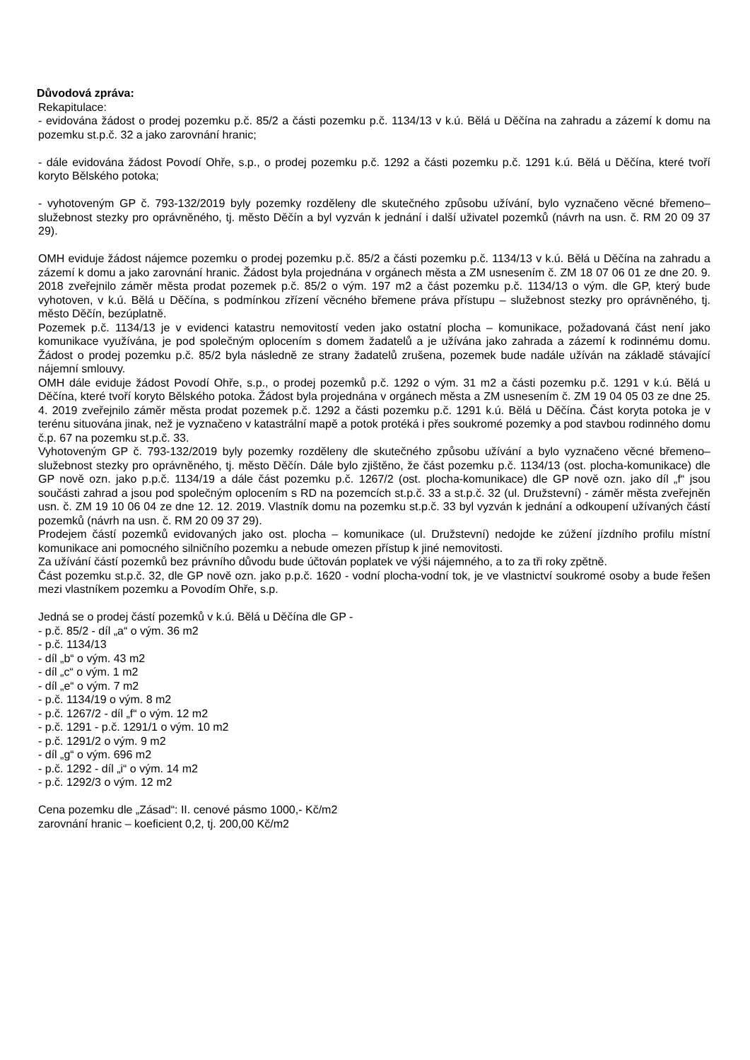Důvodová zpráva:
Rekapitulace:
- evidována žádost o prodej pozemku p.č. 85/2 a části pozemku p.č. 1134/13 v k.ú. Bělá u Děčína na zahradu a zázemí k domu na pozemku st.p.č. 32 a jako zarovnání hranic;
- dále evidována žádost Povodí Ohře, s.p., o prodej pozemku p.č. 1292 a části pozemku p.č. 1291 k.ú. Bělá u Děčína, které tvoří koryto Bělského potoka;
- vyhotoveným GP č. 793-132/2019 byly pozemky rozděleny dle skutečného způsobu užívání, bylo vyznačeno věcné břemeno–služebnost stezky pro oprávněného, tj. město Děčín a byl vyzván k jednání i další uživatel pozemků (návrh na usn. č. RM 20 09 37 29).
OMH eviduje žádost nájemce pozemku o prodej pozemku p.č. 85/2 a části pozemku p.č. 1134/13 v k.ú. Bělá u Děčína na zahradu a zázemí k domu a jako zarovnání hranic. Žádost byla projednána v orgánech města a ZM usnesením č. ZM 18 07 06 01 ze dne 20. 9. 2018 zveřejnilo záměr města prodat pozemek p.č. 85/2 o vým. 197 m2 a část pozemku p.č. 1134/13 o vým. dle GP, který bude vyhotoven, v k.ú. Bělá u Děčína, s podmínkou zřízení věcného břemene práva přístupu – služebnost stezky pro oprávněného, tj. město Děčín, bezúplatně.
Pozemek p.č. 1134/13 je v evidenci katastru nemovitostí veden jako ostatní plocha – komunikace, požadovaná část není jako komunikace využívána, je pod společným oplocením s domem žadatelů a je užívána jako zahrada a zázemí k rodinnému domu. Žádost o prodej pozemku p.č. 85/2 byla následně ze strany žadatelů zrušena, pozemek bude nadále užíván na základě stávající nájemní smlouvy.
OMH dále eviduje žádost Povodí Ohře, s.p., o prodej pozemků p.č. 1292 o vým. 31 m2 a části pozemku p.č. 1291 v k.ú. Bělá u Děčína, které tvoří koryto Bělského potoka. Žádost byla projednána v orgánech města a ZM usnesením č. ZM 19 04 05 03 ze dne 25. 4. 2019 zveřejnilo záměr města prodat pozemek p.č. 1292 a části pozemku p.č. 1291 k.ú. Bělá u Děčína. Část koryta potoka je v terénu situována jinak, než je vyznačeno v katastrální mapě a potok protéká i přes soukromé pozemky a pod stavbou rodinného domu č.p. 67 na pozemku st.p.č. 33.
Vyhotoveným GP č. 793-132/2019 byly pozemky rozděleny dle skutečného způsobu užívání a bylo vyznačeno věcné břemeno–služebnost stezky pro oprávněného, tj. město Děčín. Dále bylo zjištěno, že část pozemku p.č. 1134/13 (ost. plocha-komunikace) dle GP nově ozn. jako p.p.č. 1134/19 a dále část pozemku p.č. 1267/2 (ost. plocha-komunikace) dle GP nově ozn. jako díl „f“ jsou součásti zahrad a jsou pod společným oplocením s RD na pozemcích st.p.č. 33 a st.p.č. 32 (ul. Družstevní) - záměr města zveřejněn usn. č. ZM 19 10 06 04 ze dne 12. 12. 2019. Vlastník domu na pozemku st.p.č. 33 byl vyzván k jednání a odkoupení užívaných částí pozemků (návrh na usn. č. RM 20 09 37 29).
Prodejem částí pozemků evidovaných jako ost. plocha – komunikace (ul. Družstevní) nedojde ke zúžení jízdního profilu místní komunikace ani pomocného silničního pozemku a nebude omezen přístup k jiné nemovitosti.
Za užívání částí pozemků bez právního důvodu bude účtován poplatek ve výši nájemného, a to za tři roky zpětně.
Část pozemku st.p.č. 32, dle GP nově ozn. jako p.p.č. 1620 - vodní plocha-vodní tok, je ve vlastnictví soukromé osoby a bude řešen mezi vlastníkem pozemku a Povodím Ohře, s.p.
Jedná se o prodej částí pozemků v k.ú. Bělá u Děčína dle GP -
- p.č. 85/2 - díl „a“ o vým. 36 m2
- p.č. 1134/13
- díl „b“ o vým. 43 m2
- díl „c“ o vým. 1 m2
- díl „e“ o vým. 7 m2
- p.č. 1134/19 o vým. 8 m2
- p.č. 1267/2 - díl „f“ o vým. 12 m2
- p.č. 1291 - p.č. 1291/1 o vým. 10 m2
- p.č. 1291/2 o vým. 9 m2
- díl „g“ o vým. 696 m2
- p.č. 1292 - díl „i“ o vým. 14 m2
- p.č. 1292/3 o vým. 12 m2
Cena pozemku dle „Zásad“: II. cenové pásmo 1000,- Kč/m2
zarovnání hranic – koeficient 0,2, tj. 200,00 Kč/m2